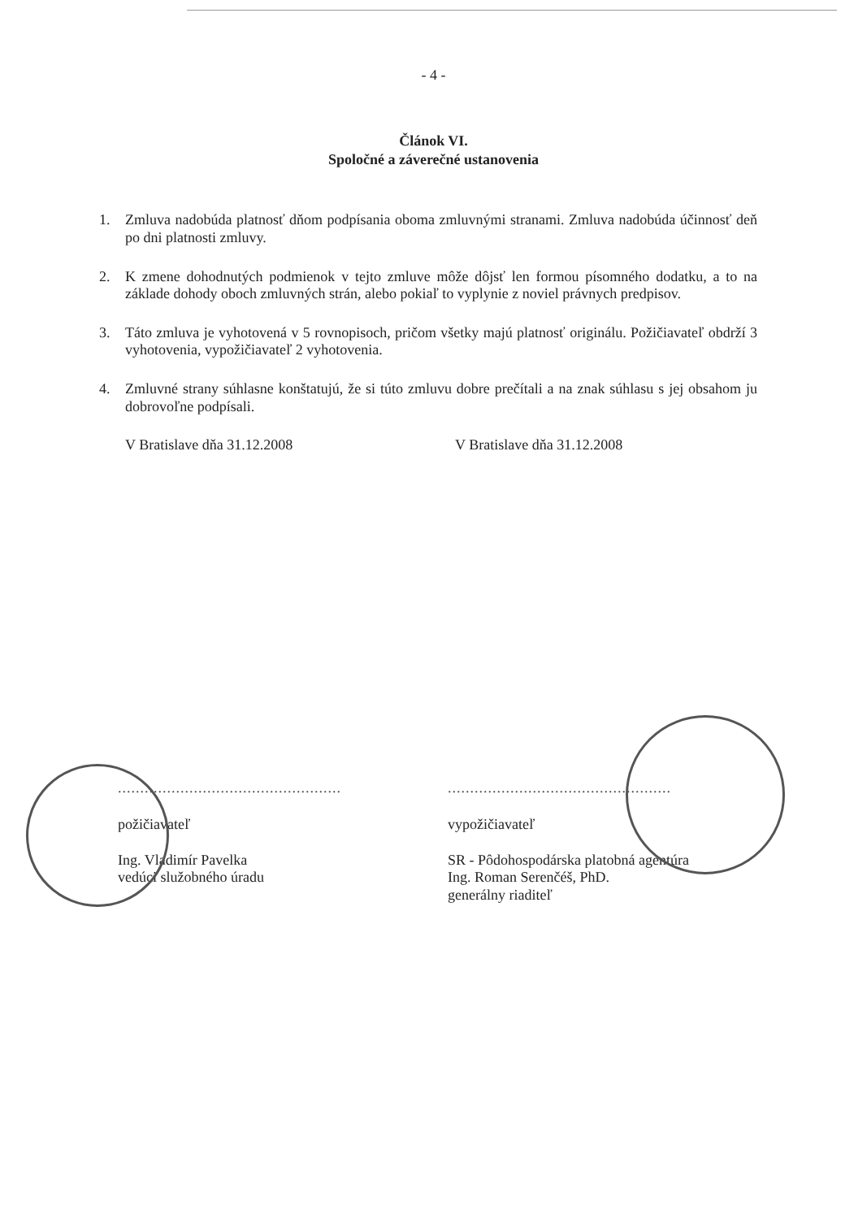- 4 -
Článok VI.
Spoločné a záverečné ustanovenia
1. Zmluva nadobúda platnosť dňom podpísania oboma zmluvnými stranami. Zmluva nadobúda účinnosť deň po dni platnosti zmluvy.
2. K zmene dohodnutých podmienok v tejto zmluve môže dôjsť len formou písomného dodatku, a to na základe dohody oboch zmluvných strán, alebo pokiaľ to vyplynie z noviel právnych predpisov.
3. Táto zmluva je vyhotovená v 5 rovnopisoch, pričom všetky majú platnosť originálu. Požičiavateľ obdrží 3 vyhotovenia, vypožičiavateľ 2 vyhotovenia.
4. Zmluvné strany súhlasne konštatujú, že si túto zmluvu dobre prečítali a na znak súhlasu s jej obsahom ju dobrovoľne podpísali.
V Bratislave dňa 31.12.2008 V Bratislave dňa 31.12.2008
..................................................
požičiavateľ
Ing. Vladimír Pavelka
vedúci služobného úradu
..................................................
vypožičiavateľ
SR - Pôdohospodárska platobná agentúra
Ing. Roman Serenčéš, PhD.
generálny riaditeľ